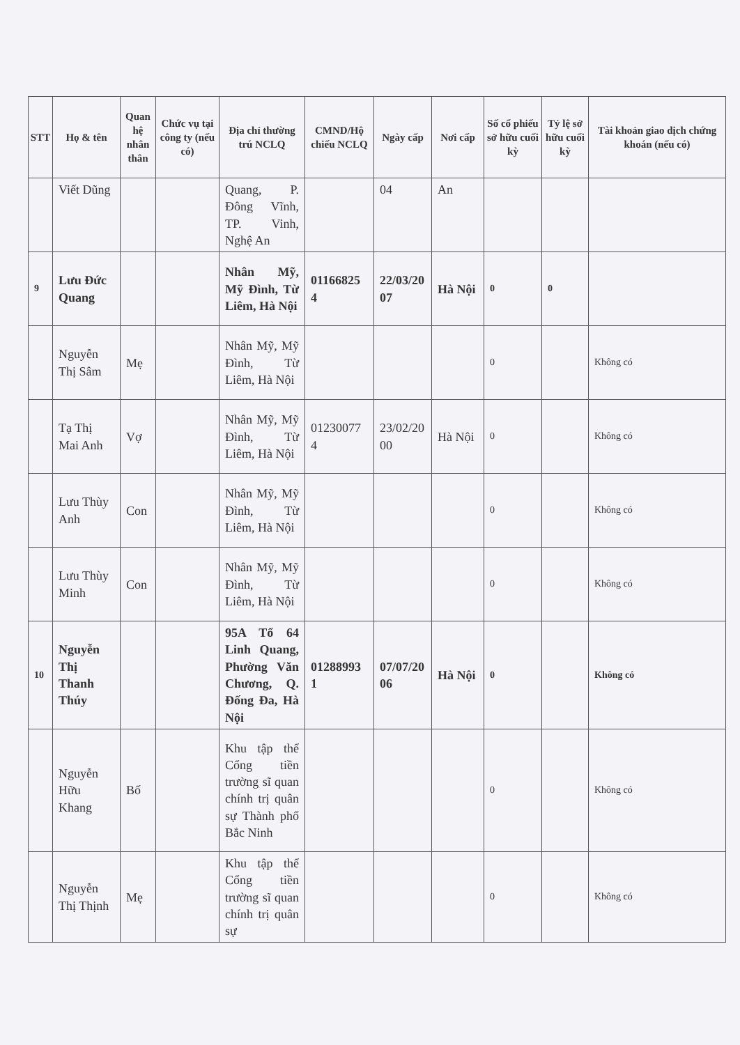| STT | Họ & tên | Quan hệ nhân thân | Chức vụ tại công ty (nếu có) | Địa chỉ thường trú NCLQ | CMND/Hộ chiếu NCLQ | Ngày cấp | Nơi cấp | Số cổ phiếu sở hữu cuối kỳ | Tỷ lệ sở hữu cuối kỳ | Tài khoản giao dịch chứng khoán (nếu có) |
| --- | --- | --- | --- | --- | --- | --- | --- | --- | --- | --- |
| | Viết Dũng | | | Quang, P. Đông Vĩnh, TP. Vinh, Nghệ An | | 04 | An | | | |
| 9 | Lưu Đức Quang | | | Nhân Mỹ, Mỹ Đình, Từ Liêm, Hà Nội | 01166825 4 | 22/03/20 07 | Hà Nội | 0 | 0 | |
| | Nguyễn Thị Sâm | Mẹ | | Nhân Mỹ, Mỹ Đình, Từ Liêm, Hà Nội | | | | 0 | | Không có |
| | Tạ Thị Mai Anh | Vợ | | Nhân Mỹ, Mỹ Đình, Từ Liêm, Hà Nội | 01230077 4 | 23/02/20 00 | Hà Nội | 0 | | Không có |
| | Lưu Thùy Anh | Con | | Nhân Mỹ, Mỹ Đình, Từ Liêm, Hà Nội | | | | 0 | | Không có |
| | Lưu Thùy Minh | Con | | Nhân Mỹ, Mỹ Đình, Từ Liêm, Hà Nội | | | | 0 | | Không có |
| 10 | Nguyễn Thị Thanh Thúy | | | 95A Tổ 64 Linh Quang, Phường Văn Chương, Q. Đống Đa, Hà Nội | 01288993 1 | 07/07/20 06 | Hà Nội | 0 | | Không có |
| | Nguyễn Hữu Khang | Bố | | Khu tập thể Cổng tiền trường sĩ quan chính trị quân sự Thành phố Bắc Ninh | | | | 0 | | Không có |
| | Nguyễn Thị Thịnh | Mẹ | | Khu tập thể Cổng tiền trường sĩ quan chính trị quân sự | | | | 0 | | Không có |